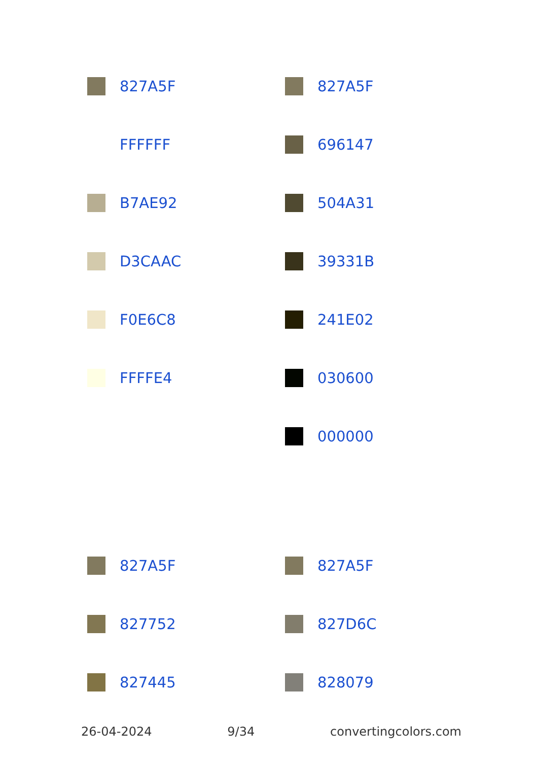827A5F
FFFFFF
B7AE92
D3CAAC
F0E6C8
FFFFE4
827A5F
696147
504A31
39331B
241E02
030600
000000
827A5F
827752
827445
827A5F
827D6C
828079
26-04-2024 9/34 convertingcolors.com